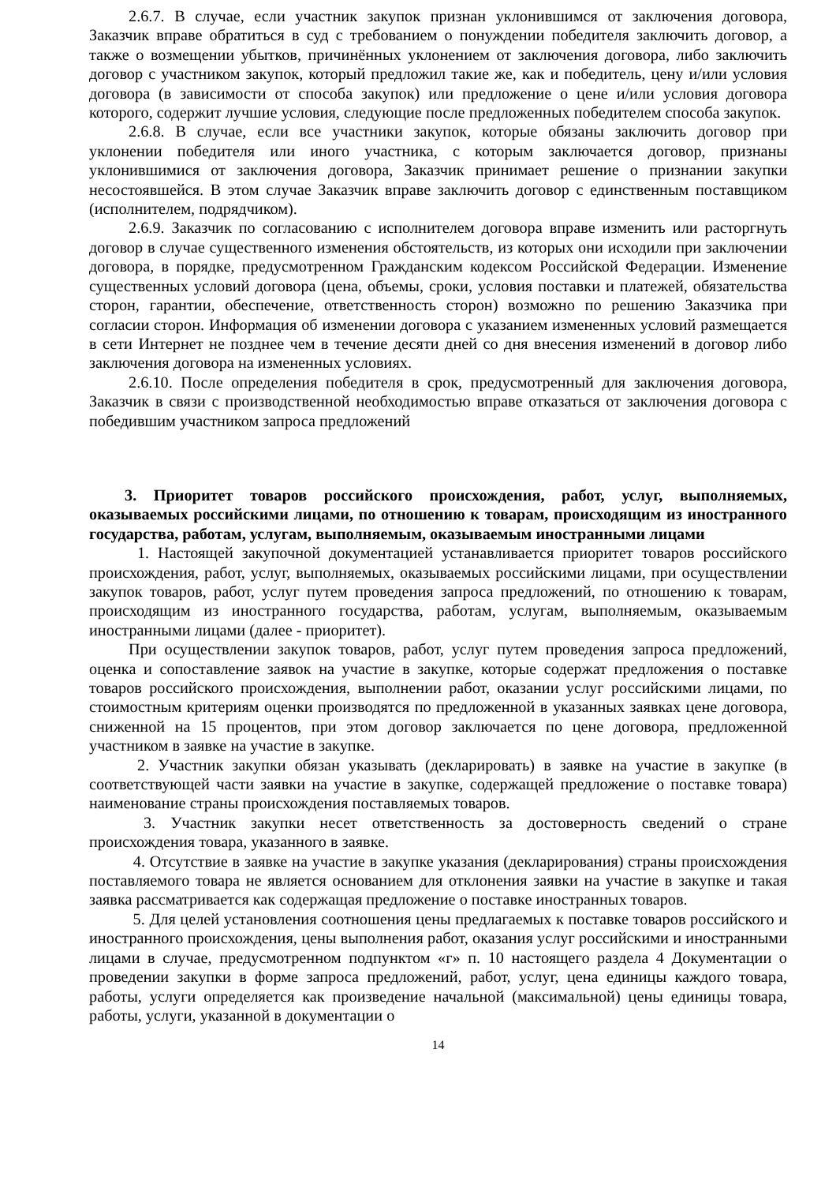2.6.7. В случае, если участник закупок признан уклонившимся от заключения договора, Заказчик вправе обратиться в суд с требованием о понуждении победителя заключить договор, а также о возмещении убытков, причинённых уклонением от заключения договора, либо заключить договор с участником закупок, который предложил такие же, как и победитель, цену и/или условия договора (в зависимости от способа закупок) или предложение о цене и/или условия договора которого, содержит лучшие условия, следующие после предложенных победителем способа закупок.
2.6.8. В случае, если все участники закупок, которые обязаны заключить договор при уклонении победителя или иного участника, с которым заключается договор, признаны уклонившимися от заключения договора, Заказчик принимает решение о признании закупки несостоявшейся. В этом случае Заказчик вправе заключить договор с единственным поставщиком (исполнителем, подрядчиком).
2.6.9. Заказчик по согласованию с исполнителем договора вправе изменить или расторгнуть договор в случае существенного изменения обстоятельств, из которых они исходили при заключении договора, в порядке, предусмотренном Гражданским кодексом Российской Федерации. Изменение существенных условий договора (цена, объемы, сроки, условия поставки и платежей, обязательства сторон, гарантии, обеспечение, ответственность сторон) возможно по решению Заказчика при согласии сторон. Информация об изменении договора с указанием измененных условий размещается в сети Интернет не позднее чем в течение десяти дней со дня внесения изменений в договор либо заключения договора на измененных условиях.
2.6.10. После определения победителя в срок, предусмотренный для заключения договора, Заказчик в связи с производственной необходимостью вправе отказаться от заключения договора с победившим участником запроса предложений
3. Приоритет товаров российского происхождения, работ, услуг, выполняемых, оказываемых российскими лицами, по отношению к товарам, происходящим из иностранного государства, работам, услугам, выполняемым, оказываемым иностранными лицами
1. Настоящей закупочной документацией устанавливается приоритет товаров российского происхождения, работ, услуг, выполняемых, оказываемых российскими лицами, при осуществлении закупок товаров, работ, услуг путем проведения запроса предложений, по отношению к товарам, происходящим из иностранного государства, работам, услугам, выполняемым, оказываемым иностранными лицами (далее - приоритет).
При осуществлении закупок товаров, работ, услуг путем проведения запроса предложений, оценка и сопоставление заявок на участие в закупке, которые содержат предложения о поставке товаров российского происхождения, выполнении работ, оказании услуг российскими лицами, по стоимостным критериям оценки производятся по предложенной в указанных заявках цене договора, сниженной на 15 процентов, при этом договор заключается по цене договора, предложенной участником в заявке на участие в закупке.
2. Участник закупки обязан указывать (декларировать) в заявке на участие в закупке (в соответствующей части заявки на участие в закупке, содержащей предложение о поставке товара) наименование страны происхождения поставляемых товаров.
3. Участник закупки несет ответственность за достоверность сведений о стране происхождения товара, указанного в заявке.
4. Отсутствие в заявке на участие в закупке указания (декларирования) страны происхождения поставляемого товара не является основанием для отклонения заявки на участие в закупке и такая заявка рассматривается как содержащая предложение о поставке иностранных товаров.
5. Для целей установления соотношения цены предлагаемых к поставке товаров российского и иностранного происхождения, цены выполнения работ, оказания услуг российскими и иностранными лицами в случае, предусмотренном подпунктом «г» п. 10 настоящего раздела 4 Документации о проведении закупки в форме запроса предложений, работ, услуг, цена единицы каждого товара, работы, услуги определяется как произведение начальной (максимальной) цены единицы товара, работы, услуги, указанной в документации о
14